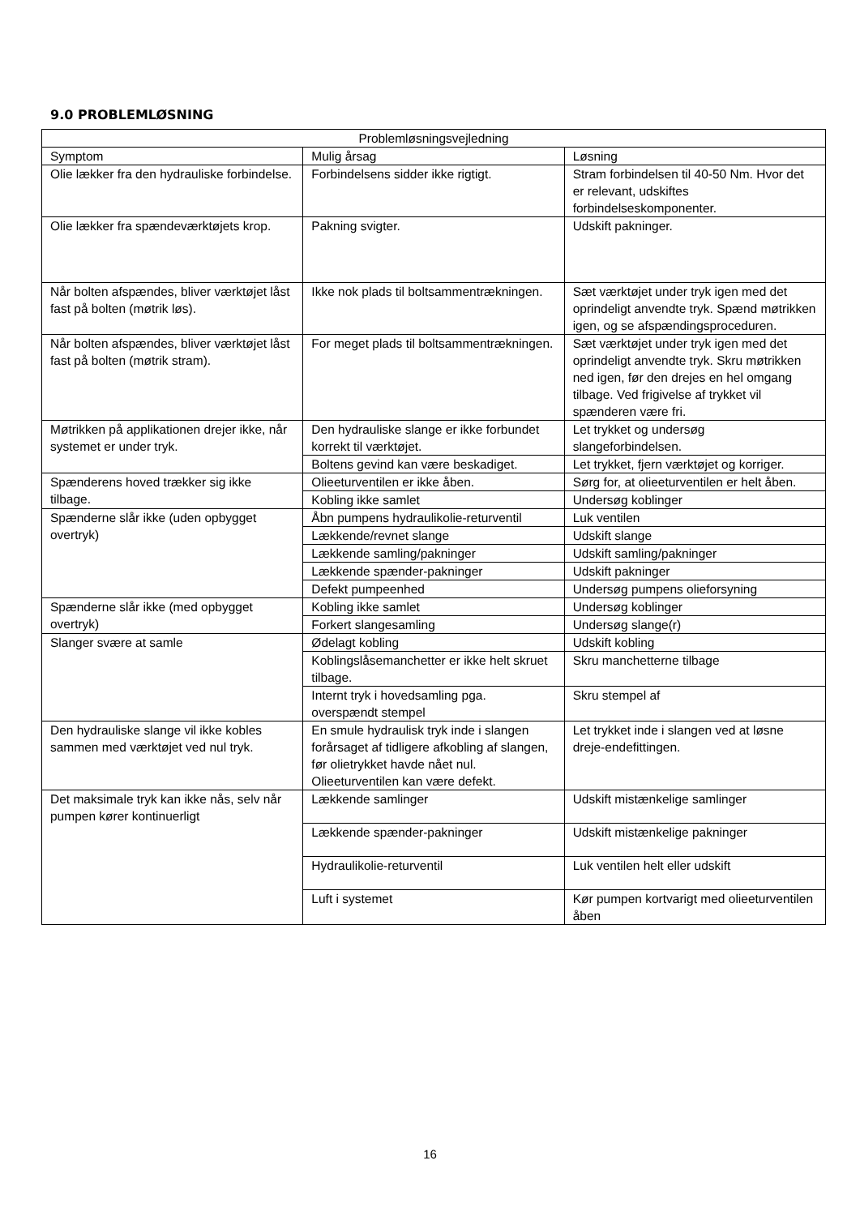9.0 PROBLEMLØSNING
| Problemløsningsvejledning | | |
| --- | --- | --- |
| Symptom | Mulig årsag | Løsning |
| Olie lækker fra den hydrauliske forbindelse. | Forbindelsens sidder ikke rigtigt. | Stram forbindelsen til 40-50 Nm. Hvor det er relevant, udskiftes forbindelseskomponenter. |
| Olie lækker fra spændeværktøjets krop. | Pakning svigter. | Udskift pakninger. |
| Når bolten afspændes, bliver værktøjet låst fast på bolten (møtrik løs). | Ikke nok plads til boltsammentrækningen. | Sæt værktøjet under tryk igen med det oprindeligt anvendte tryk. Spænd møtrikken igen, og se afspændingsproceduren. |
| Når bolten afspændes, bliver værktøjet låst fast på bolten (møtrik stram). | For meget plads til boltsammentrækningen. | Sæt værktøjet under tryk igen med det oprindeligt anvendte tryk. Skru møtrikken ned igen, før den drejes en hel omgang tilbage. Ved frigivelse af trykket vil spænderen være fri. |
| Møtrikken på applikationen drejer ikke, når systemet er under tryk. | Den hydrauliske slange er ikke forbundet korrekt til værktøjet. | Let trykket og undersøg slangeforbindelsen. |
| | Boltens gevind kan være beskadiget. | Let trykket, fjern værktøjet og korriger. |
| Spænderens hoved trækker sig ikke tilbage. | Olieeturventilen er ikke åben. | Sørg for, at olieeturventilen er helt åben. |
| | Kobling ikke samlet | Undersøg koblinger |
| Spænderne slår ikke (uden opbygget overtryk) | Åbn pumpens hydraulikolie-returventil | Luk ventilen |
| | Lækkende/revnet slange | Udskift slange |
| | Lækkende samling/pakninger | Udskift samling/pakninger |
| | Lækkende spænder-pakninger | Udskift pakninger |
| | Defekt pumpeenhed | Undersøg pumpens olieforsyning |
| Spænderne slår ikke (med opbygget overtryk) | Kobling ikke samlet | Undersøg koblinger |
| | Forkert slangesamling | Undersøg slange(r) |
| Slanger svære at samle | Ødelagt kobling | Udskift kobling |
| | Koblingslåsemanchetter er ikke helt skruet tilbage. | Skru manchetterne tilbage |
| | Internt tryk i hovedsamling pga. overspændt stempel | Skru stempel af |
| Den hydrauliske slange vil ikke kobles sammen med værktøjet ved nul tryk. | En smule hydraulisk tryk inde i slangen forårsaget af tidligere afkobling af slangen, før olietrykket havde nået nul. Olieeturventilen kan være defekt. | Let trykket inde i slangen ved at løsne dreje-endefittingen. |
| Det maksimale tryk kan ikke nås, selv når pumpen kører kontinuerligt | Lækkende samlinger | Udskift mistænkelige samlinger |
| | Lækkende spænder-pakninger | Udskift mistænkelige pakninger |
| | Hydraulikolie-returventil | Luk ventilen helt eller udskift |
| | Luft i systemet | Kør pumpen kortvarigt med olieeturventilen åben |
16